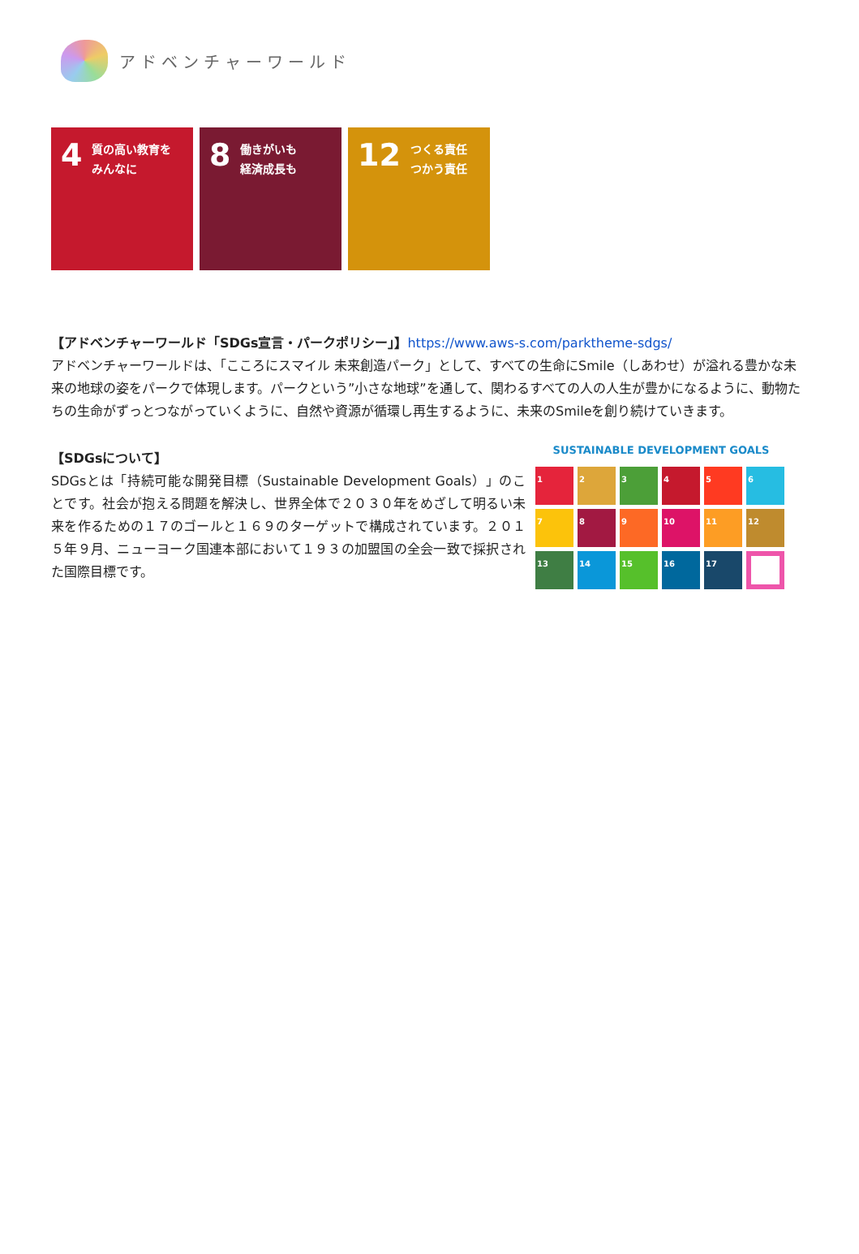アドベンチャーワールド
4
質の高い教育を
みんなに
8
働きがいも
経済成長も
12
つくる責任
つかう責任
【アドベンチャーワールド「SDGs宣言・パークポリシー」】https://www.aws-s.com/parktheme-sdgs/
アドベンチャーワールドは、「こころにスマイル 未来創造パーク」として、すべての生命にSmile（しあわせ）が溢れる豊かな未来の地球の姿をパークで体現します。パークという”小さな地球”を通して、関わるすべての人の人生が豊かになるように、動物たちの生命がずっとつながっていくように、自然や資源が循環し再生するように、未来のSmileを創り続けていきます。
【SDGsについて】
SDGsとは「持続可能な開発目標（Sustainable Development Goals）」のことです。社会が抱える問題を解決し、世界全体で２０３０年をめざして明るい未来を作るための１７のゴールと１６９のターゲットで構成されています。２０１５年９月、ニューヨーク国連本部において１９３の加盟国の全会一致で採択された国際目標です。
SUSTAINABLE DEVELOPMENT GOALS
1
2
3
4
5
6
7
8
9
10
11
12
13
14
15
16
17